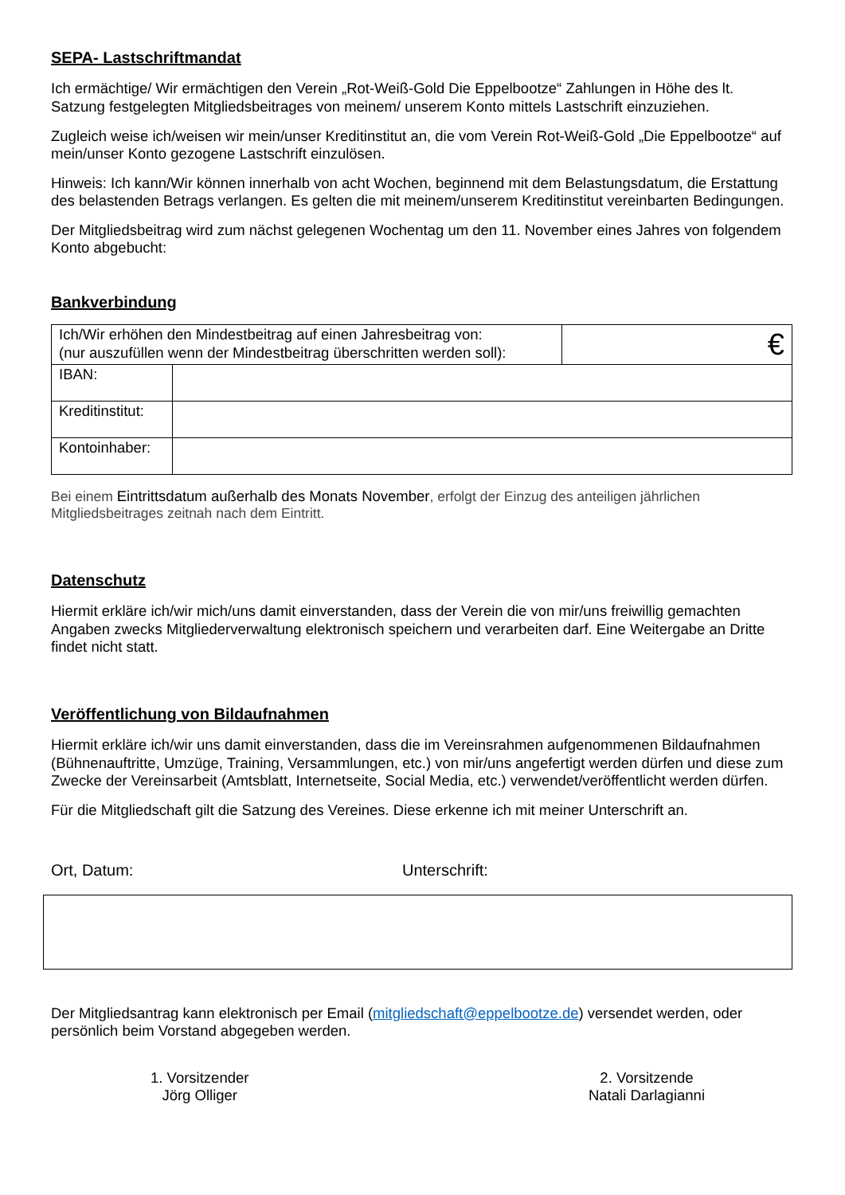SEPA- Lastschriftmandat
Ich ermächtige/ Wir ermächtigen den Verein „Rot-Weiß-Gold Die Eppelbootze“ Zahlungen in Höhe des lt. Satzung festgelegten Mitgliedsbeitrages von meinem/ unserem Konto mittels Lastschrift einzuziehen.
Zugleich weise ich/weisen wir mein/unser Kreditinstitut an, die vom Verein Rot-Weiß-Gold „Die Eppelbootze“ auf mein/unser Konto gezogene Lastschrift einzulösen.
Hinweis: Ich kann/Wir können innerhalb von acht Wochen, beginnend mit dem Belastungsdatum, die Erstattung des belastenden Betrags verlangen. Es gelten die mit meinem/unserem Kreditinstitut vereinbarten Bedingungen.
Der Mitgliedsbeitrag wird zum nächst gelegenen Wochentag um den 11. November eines Jahres von folgendem Konto abgebucht:
Bankverbindung
| Ich/Wir erhöhen den Mindestbeitrag auf einen Jahresbeitrag von: (nur auszufüllen wenn der Mindestbeitrag überschritten werden soll): | | € |
| IBAN: | | |
| Kreditinstitut: | | |
| Kontoinhaber: | | |
Bei einem Eintrittsdatum außerhalb des Monats November, erfolgt der Einzug des anteiligen jährlichen Mitgliedsbeitrages zeitnah nach dem Eintritt.
Datenschutz
Hiermit erkläre ich/wir mich/uns damit einverstanden, dass der Verein die von mir/uns freiwillig gemachten Angaben zwecks Mitgliederverwaltung elektronisch speichern und verarbeiten darf. Eine Weitergabe an Dritte findet nicht statt.
Veröffentlichung von Bildaufnahmen
Hiermit erkläre ich/wir uns damit einverstanden, dass die im Vereinsrahmen aufgenommenen Bildaufnahmen (Bühnenauftritte, Umzüge, Training, Versammlungen, etc.) von mir/uns angefertigt werden dürfen und diese zum Zwecke der Vereinsarbeit (Amtsblatt, Internetseite, Social Media, etc.) verwendet/veröffentlicht werden dürfen.
Für die Mitgliedschaft gilt die Satzung des Vereines. Diese erkenne ich mit meiner Unterschrift an.
Ort, Datum: Unterschrift:
Der Mitgliedsantrag kann elektronisch per Email (mitgliedschaft@eppelbootze.de) versendet werden, oder persönlich beim Vorstand abgegeben werden.
1. Vorsitzender
Jörg Olliger
2. Vorsitzende
Natali Darlagianni